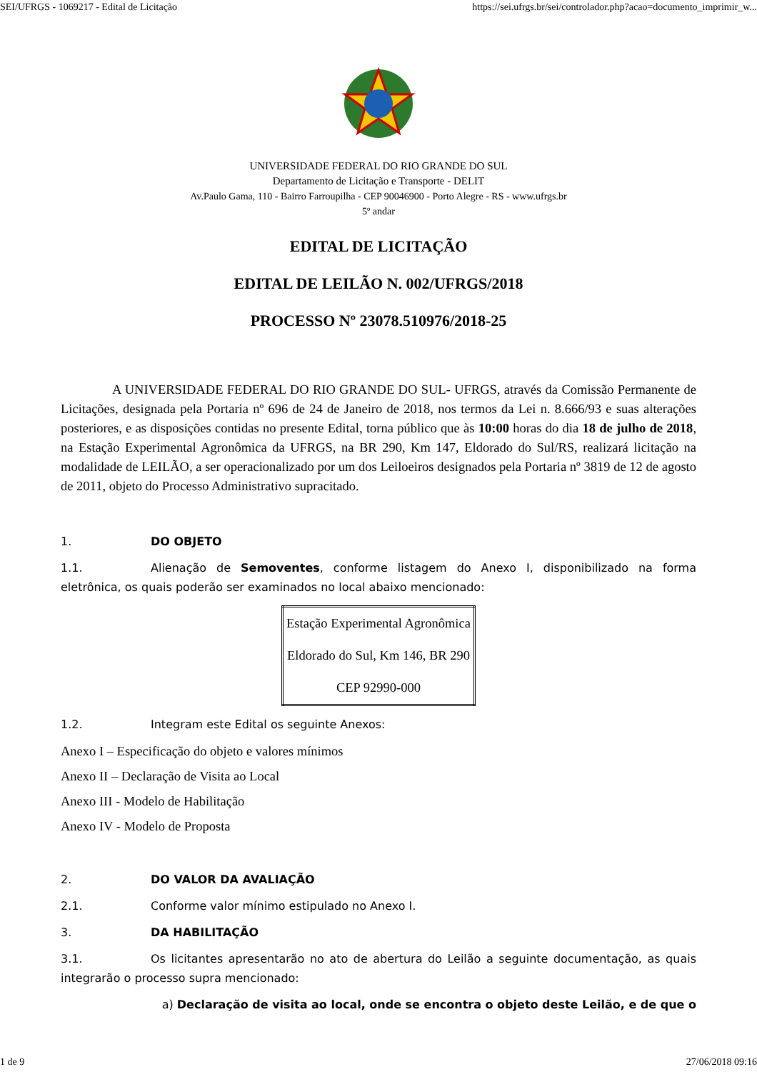SEI/UFRGS - 1069217 - Edital de Licitação https://sei.ufrgs.br/sei/controlador.php?acao=documento_imprimir_w...
UNIVERSIDADE FEDERAL DO RIO GRANDE DO SUL
Departamento de Licitação e Transporte - DELIT
Av.Paulo Gama, 110 - Bairro Farroupilha - CEP 90046900 - Porto Alegre - RS - www.ufrgs.br
5º andar
EDITAL DE LICITAÇÃO
EDITAL DE LEILÃO N. 002/UFRGS/2018
PROCESSO Nº 23078.510976/2018-25
A UNIVERSIDADE FEDERAL DO RIO GRANDE DO SUL- UFRGS, através da Comissão Permanente de Licitações, designada pela Portaria nº 696 de 24 de Janeiro de 2018, nos termos da Lei n. 8.666/93 e suas alterações posteriores, e as disposições contidas no presente Edital, torna público que às 10:00 horas do dia 18 de julho de 2018, na Estação Experimental Agronômica da UFRGS, na BR 290, Km 147, Eldorado do Sul/RS, realizará licitação na modalidade de LEILÃO, a ser operacionalizado por um dos Leiloeiros designados pela Portaria nº 3819 de 12 de agosto de 2011, objeto do Processo Administrativo supracitado.
1. DO OBJETO
1.1. Alienação de Semoventes, conforme listagem do Anexo I, disponibilizado na forma eletrônica, os quais poderão ser examinados no local abaixo mencionado:
| Estação Experimental Agronômica |
| Eldorado do Sul, Km 146, BR 290 |
| CEP 92990-000 |
1.2. Integram este Edital os seguinte Anexos:
Anexo I – Especificação do objeto e valores mínimos
Anexo II – Declaração de Visita ao Local
Anexo III - Modelo de Habilitação
Anexo IV - Modelo de Proposta
2. DO VALOR DA AVALIAÇÃO
2.1. Conforme valor mínimo estipulado no Anexo I.
3. DA HABILITAÇÃO
3.1. Os licitantes apresentarão no ato de abertura do Leilão a seguinte documentação, as quais integrarão o processo supra mencionado:
a) Declaração de visita ao local, onde se encontra o objeto deste Leilão, e de que o
1 de 9 27/06/2018 09:16